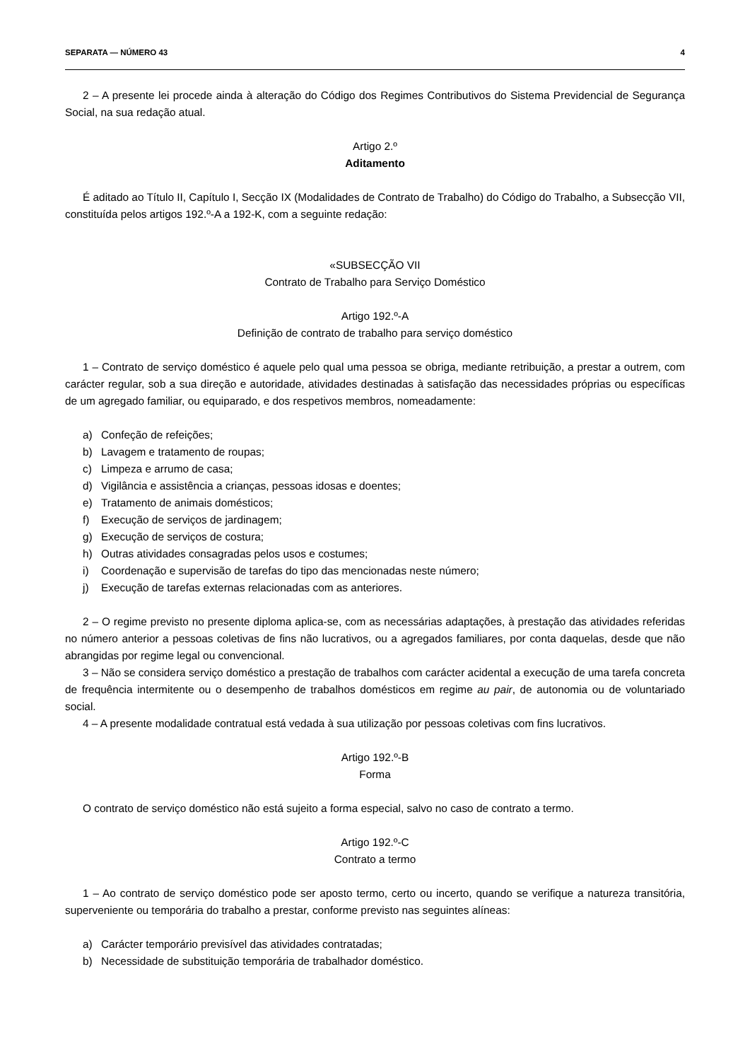SEPARATA — NÚMERO 43 4
2 – A presente lei procede ainda à alteração do Código dos Regimes Contributivos do Sistema Previdencial de Segurança Social, na sua redação atual.
Artigo 2.º
Aditamento
É aditado ao Título II, Capítulo I, Secção IX (Modalidades de Contrato de Trabalho) do Código do Trabalho, a Subsecção VII, constituída pelos artigos 192.º-A a 192-K, com a seguinte redação:
«SUBSECÇÃO VII
Contrato de Trabalho para Serviço Doméstico
Artigo 192.º-A
Definição de contrato de trabalho para serviço doméstico
1 – Contrato de serviço doméstico é aquele pelo qual uma pessoa se obriga, mediante retribuição, a prestar a outrem, com carácter regular, sob a sua direção e autoridade, atividades destinadas à satisfação das necessidades próprias ou específicas de um agregado familiar, ou equiparado, e dos respetivos membros, nomeadamente:
a) Confeção de refeições;
b) Lavagem e tratamento de roupas;
c) Limpeza e arrumo de casa;
d) Vigilância e assistência a crianças, pessoas idosas e doentes;
e) Tratamento de animais domésticos;
f) Execução de serviços de jardinagem;
g) Execução de serviços de costura;
h) Outras atividades consagradas pelos usos e costumes;
i) Coordenação e supervisão de tarefas do tipo das mencionadas neste número;
j) Execução de tarefas externas relacionadas com as anteriores.
2 – O regime previsto no presente diploma aplica-se, com as necessárias adaptações, à prestação das atividades referidas no número anterior a pessoas coletivas de fins não lucrativos, ou a agregados familiares, por conta daquelas, desde que não abrangidas por regime legal ou convencional.
3 – Não se considera serviço doméstico a prestação de trabalhos com carácter acidental a execução de uma tarefa concreta de frequência intermitente ou o desempenho de trabalhos domésticos em regime au pair, de autonomia ou de voluntariado social.
4 – A presente modalidade contratual está vedada à sua utilização por pessoas coletivas com fins lucrativos.
Artigo 192.º-B
Forma
O contrato de serviço doméstico não está sujeito a forma especial, salvo no caso de contrato a termo.
Artigo 192.º-C
Contrato a termo
1 – Ao contrato de serviço doméstico pode ser aposto termo, certo ou incerto, quando se verifique a natureza transitória, superveniente ou temporária do trabalho a prestar, conforme previsto nas seguintes alíneas:
a) Carácter temporário previsível das atividades contratadas;
b) Necessidade de substituição temporária de trabalhador doméstico.